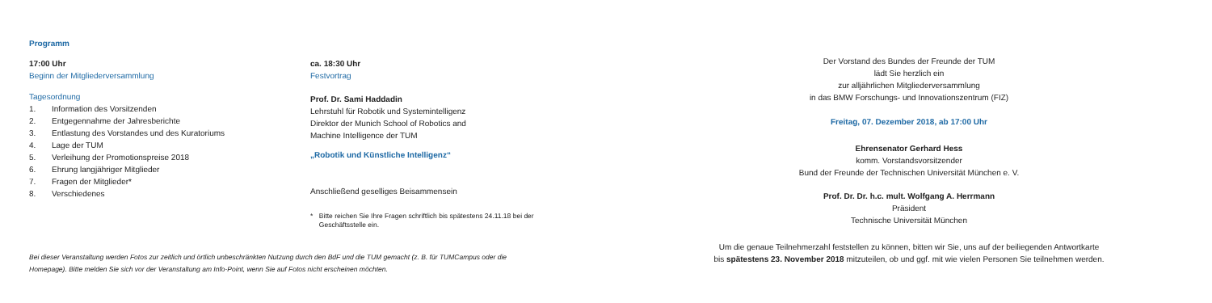Programm
17:00 Uhr
Beginn der Mitgliederversammlung
Tagesordnung
1. Information des Vorsitzenden
2. Entgegennahme der Jahresberichte
3. Entlastung des Vorstandes und des Kuratoriums
4. Lage der TUM
5. Verleihung der Promotionspreise 2018
6. Ehrung langjähriger Mitglieder
7. Fragen der Mitglieder*
8. Verschiedenes
ca. 18:30 Uhr
Festvortrag
Prof. Dr. Sami Haddadin
Lehrstuhl für Robotik und Systemintelligenz
Direktor der Munich School of Robotics and
Machine Intelligence der TUM
„Robotik und Künstliche Intelligenz“
Anschließend geselliges Beisammensein
* Bitte reichen Sie Ihre Fragen schriftlich bis spätestens 24.11.18 bei der Geschäftsstelle ein.
Bei dieser Veranstaltung werden Fotos zur zeitlich und örtlich unbeschränkten Nutzung durch den BdF und die TUM gemacht (z. B. für TUMCampus oder die Homepage). Bitte melden Sie sich vor der Veranstaltung am Info-Point, wenn Sie auf Fotos nicht erscheinen möchten.
Der Vorstand des Bundes der Freunde der TUM
lädt Sie herzlich ein
zur alljährlichen Mitgliederversammlung
in das BMW Forschungs- und Innovationszentrum (FIZ)
Freitag, 07. Dezember 2018, ab 17:00 Uhr
Ehrensenator Gerhard Hess
komm. Vorstandsvorsitzender
Bund der Freunde der Technischen Universität München e. V.
Prof. Dr. Dr. h.c. mult. Wolfgang A. Herrmann
Präsident
Technische Universität München
Um die genaue Teilnehmerzahl feststellen zu können, bitten wir Sie, uns auf der beiliegenden Antwortkarte
bis spätestens 23. November 2018 mitzuteilen, ob und ggf. mit wie vielen Personen Sie teilnehmen werden.